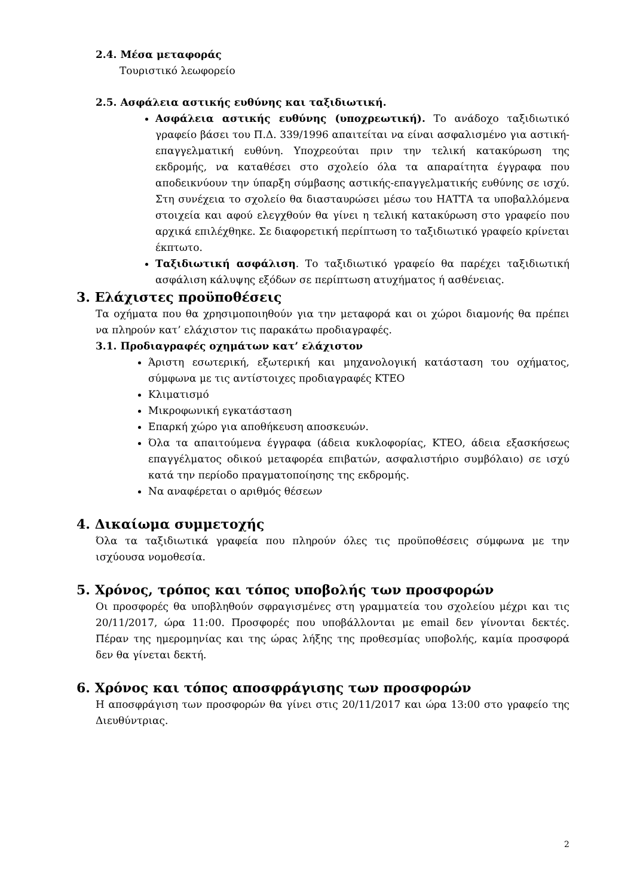2.4. Μέσα μεταφοράς
Τουριστικό λεωφορείο
2.5. Ασφάλεια αστικής ευθύνης και ταξιδιωτική.
Ασφάλεια αστικής ευθύνης (υποχρεωτική). Το ανάδοχο ταξιδιωτικό γραφείο βάσει του Π.Δ. 339/1996 απαιτείται να είναι ασφαλισμένο για αστική-επαγγελματική ευθύνη. Υποχρεούται πριν την τελική κατακύρωση της εκδρομής, να καταθέσει στο σχολείο όλα τα απαραίτητα έγγραφα που αποδεικνύουν την ύπαρξη σύμβασης αστικής-επαγγελματικής ευθύνης σε ισχύ. Στη συνέχεια το σχολείο θα διασταυρώσει μέσω του ΗΑΤΤΑ τα υποβαλλόμενα στοιχεία και αφού ελεγχθούν θα γίνει η τελική κατακύρωση στο γραφείο που αρχικά επιλέχθηκε. Σε διαφορετική περίπτωση το ταξιδιωτικό γραφείο κρίνεται έκπτωτο.
Ταξιδιωτική ασφάλιση. Το ταξιδιωτικό γραφείο θα παρέχει ταξιδιωτική ασφάλιση κάλυψης εξόδων σε περίπτωση ατυχήματος ή ασθένειας.
3. Ελάχιστες προϋποθέσεις
Τα οχήματα που θα χρησιμοποιηθούν για την μεταφορά και οι χώροι διαμονής θα πρέπει να πληρούν κατ’ ελάχιστον τις παρακάτω προδιαγραφές.
3.1. Προδιαγραφές οχημάτων κατ’ ελάχιστον
Άριστη εσωτερική, εξωτερική και μηχανολογική κατάσταση του οχήματος, σύμφωνα με τις αντίστοιχες προδιαγραφές ΚΤΕΟ
Κλιματισμό
Μικροφωνική εγκατάσταση
Επαρκή χώρο για αποθήκευση αποσκευών.
Όλα τα απαιτούμενα έγγραφα (άδεια κυκλοφορίας, ΚΤΕΟ, άδεια εξασκήσεως επαγγέλματος οδικού μεταφορέα επιβατών, ασφαλιστήριο συμβόλαιο) σε ισχύ κατά την περίοδο πραγματοποίησης της εκδρομής.
Να αναφέρεται ο αριθμός θέσεων
4. Δικαίωμα συμμετοχής
Όλα τα ταξιδιωτικά γραφεία που πληρούν όλες τις προϋποθέσεις σύμφωνα με την ισχύουσα νομοθεσία.
5. Χρόνος, τρόπος και τόπος υποβολής των προσφορών
Οι προσφορές θα υποβληθούν σφραγισμένες στη γραμματεία του σχολείου μέχρι και τις 20/11/2017, ώρα 11:00. Προσφορές που υποβάλλονται με email δεν γίνονται δεκτές. Πέραν της ημερομηνίας και της ώρας λήξης της προθεσμίας υποβολής, καμία προσφορά δεν θα γίνεται δεκτή.
6. Χρόνος και τόπος αποσφράγισης των προσφορών
Η αποσφράγιση των προσφορών θα γίνει στις 20/11/2017 και ώρα 13:00 στο γραφείο της Διευθύντριας.
2